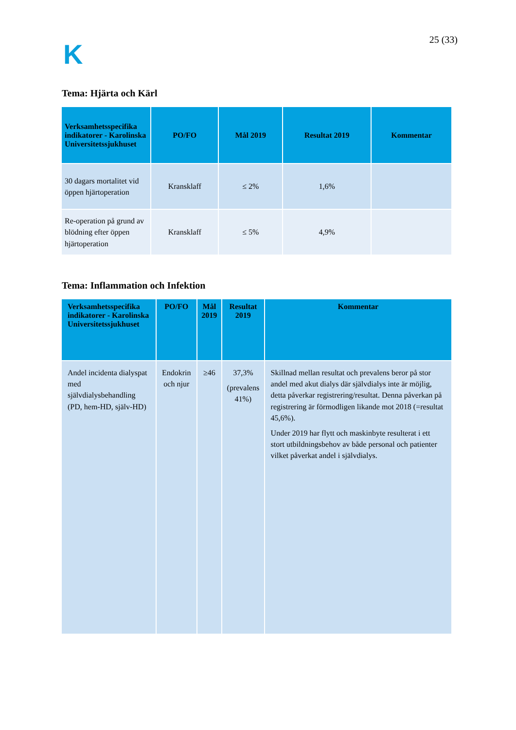K
25 (33)
Tema: Hjärta och Kärl
| Verksamhetsspecifika indikatorer - Karolinska Universitetssjukhuset | PO/FO | Mål 2019 | Resultat 2019 | Kommentar |
| --- | --- | --- | --- | --- |
| 30 dagars mortalitet vid öppen hjärtoperation | Kransklaff | ≤ 2% | 1,6% | |
| Re-operation på grund av blödning efter öppen hjärtoperation | Kransklaff | ≤ 5% | 4,9% | |
Tema: Inflammation och Infektion
| Verksamhetsspecifika indikatorer - Karolinska Universitetssjukhuset | PO/FO | Mål 2019 | Resultat 2019 | Kommentar |
| --- | --- | --- | --- | --- |
| Andel incidenta dialyspat med självdialysbehandling (PD, hem-HD, själv-HD) | Endokrin och njur | ≥46 | 37,3% (prevalens 41%) | Skillnad mellan resultat och prevalens beror på stor andel med akut dialys där självdialys inte är möjlig, detta påverkar registrering/resultat. Denna påverkan på registrering är förmodligen likande mot 2018 (=resultat 45,6%). Under 2019 har flytt och maskinbyte resulterat i ett stort utbildningsbehov av både personal och patienter vilket påverkat andel i självdialys. |